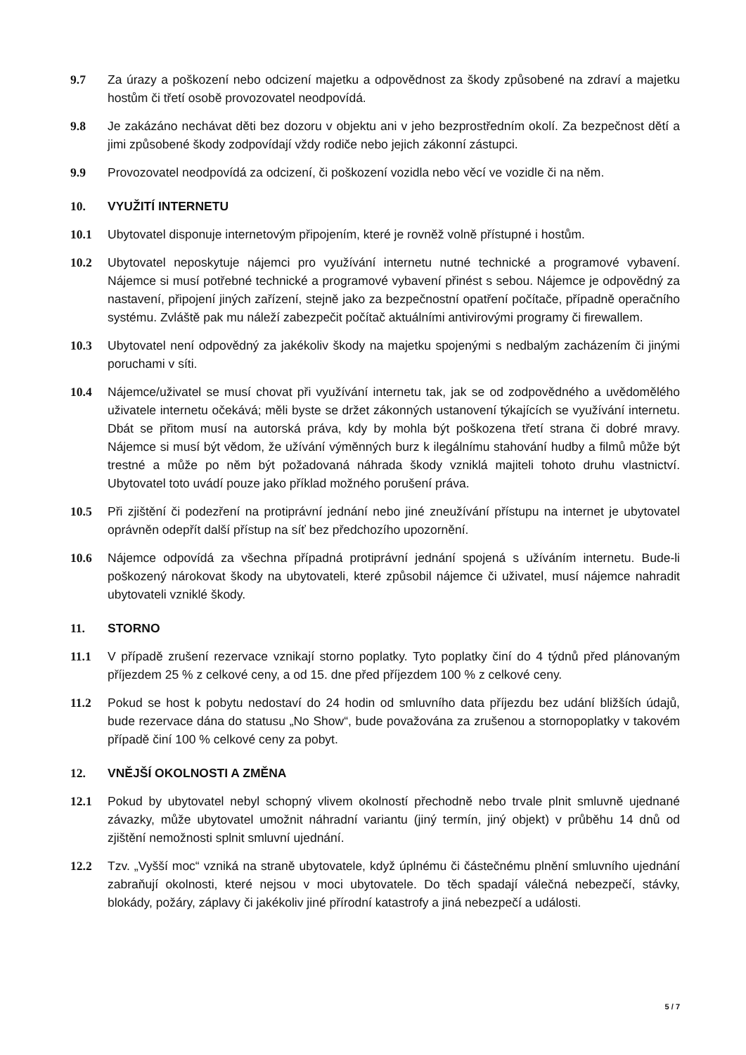9.7 Za úrazy a poškození nebo odcizení majetku a odpovědnost za škody způsobené na zdraví a majetku hostům či třetí osobě provozovatel neodpovídá.
9.8 Je zakázáno nechávat děti bez dozoru v objektu ani v jeho bezprostředním okolí. Za bezpečnost dětí a jimi způsobené škody zodpovídají vždy rodiče nebo jejich zákonní zástupci.
9.9 Provozovatel neodpovídá za odcizení, či poškození vozidla nebo věcí ve vozidle či na něm.
10. VYUŽITÍ INTERNETU
10.1 Ubytovatel disponuje internetovým připojením, které je rovněž volně přístupné i hostům.
10.2 Ubytovatel neposkytuje nájemci pro využívání internetu nutné technické a programové vybavení. Nájemce si musí potřebné technické a programové vybavení přinést s sebou. Nájemce je odpovědný za nastavení, připojení jiných zařízení, stejně jako za bezpečnostní opatření počítače, případně operačního systému. Zvláště pak mu náleží zabezpečit počítač aktuálními antivirovými programy či firewallem.
10.3 Ubytovatel není odpovědný za jakékoliv škody na majetku spojenými s nedbalým zacházením či jinými poruchami v síti.
10.4 Nájemce/uživatel se musí chovat při využívání internetu tak, jak se od zodpovědného a uvědomělého uživatele internetu očekává; měli byste se držet zákonných ustanovení týkajících se využívání internetu. Dbát se přitom musí na autorská práva, kdy by mohla být poškozena třetí strana či dobré mravy. Nájemce si musí být vědom, že užívání výměnných burz k ilegálnímu stahování hudby a filmů může být trestné a může po něm být požadovaná náhrada škody vzniklá majiteli tohoto druhu vlastnictví. Ubytovatel toto uvádí pouze jako příklad možného porušení práva.
10.5 Při zjištění či podezření na protiprávní jednání nebo jiné zneužívání přístupu na internet je ubytovatel oprávněn odepřít další přístup na síť bez předchozího upozornění.
10.6 Nájemce odpovídá za všechna případná protiprávní jednání spojená s užíváním internetu. Bude-li poškozený nárokovat škody na ubytovateli, které způsobil nájemce či uživatel, musí nájemce nahradit ubytovateli vzniklé škody.
11. STORNO
11.1 V případě zrušení rezervace vznikají storno poplatky. Tyto poplatky činí do 4 týdnů před plánovaným příjezdem 25 % z celkové ceny, a od 15. dne před příjezdem 100 % z celkové ceny.
11.2 Pokud se host k pobytu nedostaví do 24 hodin od smluvního data příjezdu bez udání bližších údajů, bude rezervace dána do statusu „No Show“, bude považována za zrušenou a stornopoplatky v takovém případě činí 100 % celkové ceny za pobyt.
12. VNĚJŠÍ OKOLNOSTI A ZMĚNA
12.1 Pokud by ubytovatel nebyl schopný vlivem okolností přechodně nebo trvale plnit smluvně ujednané závazky, může ubytovatel umožnit náhradní variantu (jiný termín, jiný objekt) v průběhu 14 dnů od zjištění nemožnosti splnit smluvní ujednání.
12.2 Tzv. „Vyšší moc“ vzniká na straně ubytovatele, když úplnému či částečnému plnění smluvního ujednání zabraňují okolnosti, které nejsou v moci ubytovatele. Do těch spadají válečná nebezpečí, stávky, blokády, požáry, záplavy či jakékoliv jiné přírodní katastrofy a jiná nebezpečí a události.
5 / 7